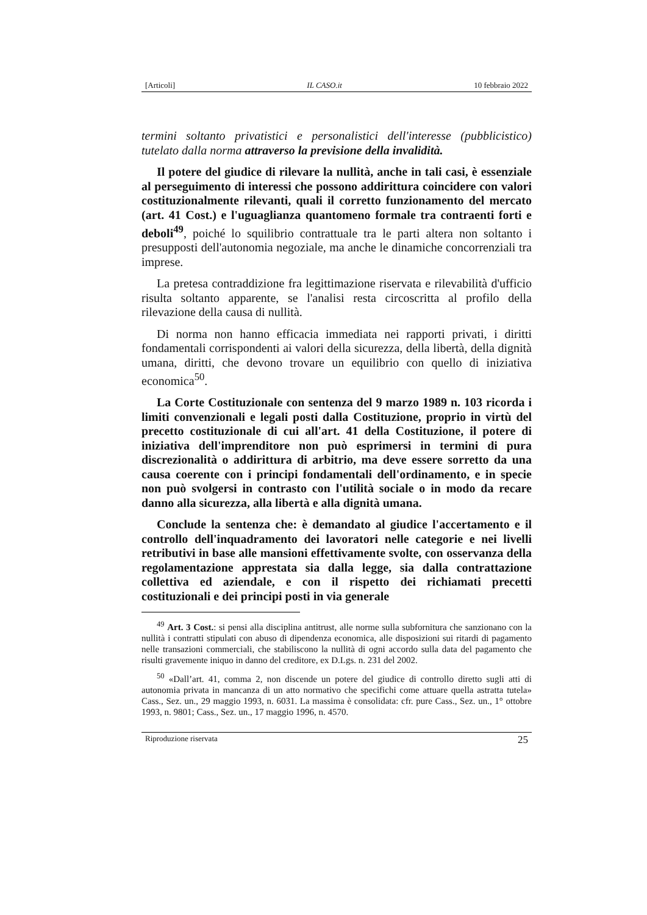[Articoli] IL CASO.it 10 febbraio 2022
termini soltanto privatistici e personalistici dell'interesse (pubblicistico) tutelato dalla norma attraverso la previsione della invalidità.
Il potere del giudice di rilevare la nullità, anche in tali casi, è essenziale al perseguimento di interessi che possono addirittura coincidere con valori costituzionalmente rilevanti, quali il corretto funzionamento del mercato (art. 41 Cost.) e l'uguaglianza quantomeno formale tra contraenti forti e deboli<sup>49</sup>, poiché lo squilibrio contrattuale tra le parti altera non soltanto i presupposti dell'autonomia negoziale, ma anche le dinamiche concorrenziali tra imprese.
La pretesa contraddizione fra legittimazione riservata e rilevabilità d'ufficio risulta soltanto apparente, se l'analisi resta circoscritta al profilo della rilevazione della causa di nullità.
Di norma non hanno efficacia immediata nei rapporti privati, i diritti fondamentali corrispondenti ai valori della sicurezza, della libertà, della dignità umana, diritti, che devono trovare un equilibrio con quello di iniziativa economica<sup>50</sup>.
La Corte Costituzionale con sentenza del 9 marzo 1989 n. 103 ricorda i limiti convenzionali e legali posti dalla Costituzione, proprio in virtù del precetto costituzionale di cui all'art. 41 della Costituzione, il potere di iniziativa dell'imprenditore non può esprimersi in termini di pura discrezionalità o addirittura di arbitrio, ma deve essere sorretto da una causa coerente con i principi fondamentali dell'ordinamento, e in specie non può svolgersi in contrasto con l'utilità sociale o in modo da recare danno alla sicurezza, alla libertà e alla dignità umana.
Conclude la sentenza che: è demandato al giudice l'accertamento e il controllo dell'inquadramento dei lavoratori nelle categorie e nei livelli retributivi in base alle mansioni effettivamente svolte, con osservanza della regolamentazione apprestata sia dalla legge, sia dalla contrattazione collettiva ed aziendale, e con il rispetto dei richiamati precetti costituzionali e dei principi posti in via generale
<sup>49</sup> Art. 3 Cost.: si pensi alla disciplina antitrust, alle norme sulla subfornitura che sanzionano con la nullità i contratti stipulati con abuso di dipendenza economica, alle disposizioni sui ritardi di pagamento nelle transazioni commerciali, che stabiliscono la nullità di ogni accordo sulla data del pagamento che risulti gravemente iniquo in danno del creditore, ex D.Lgs. n. 231 del 2002.
<sup>50</sup> «Dall’art. 41, comma 2, non discende un potere del giudice di controllo diretto sugli atti di autonomia privata in mancanza di un atto normativo che specifichi come attuare quella astratta tutela» Cass., Sez. un., 29 maggio 1993, n. 6031. La massima è consolidata: cfr. pure Cass., Sez. un., 1° ottobre 1993, n. 9801; Cass., Sez. un., 17 maggio 1996, n. 4570.
Riproduzione riservata 25